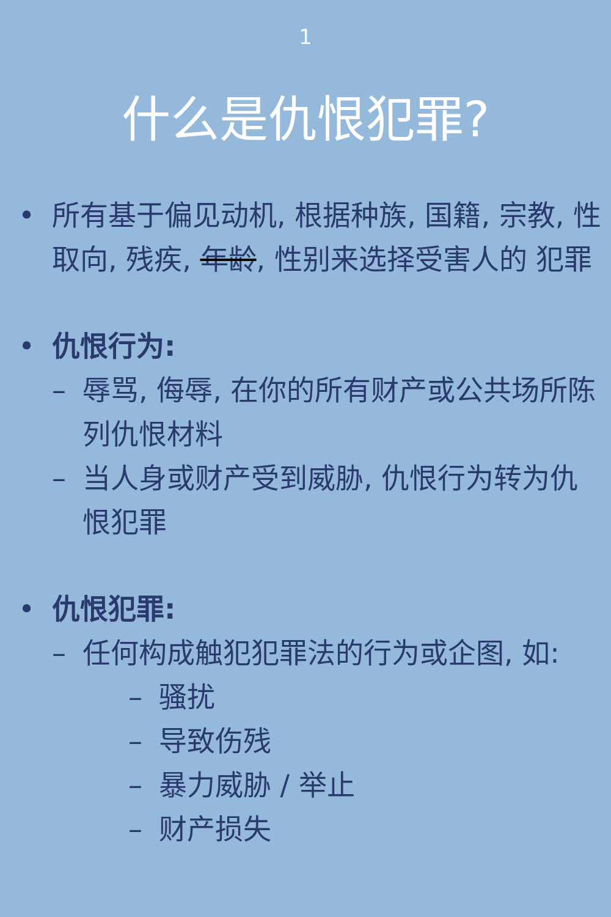1
什么是仇恨犯罪?
• 所有基于偏见动机, 根据种族, 国籍, 宗教, 性取向, 残疾, 年龄, 性别来选择受害人的 犯罪
• 仇恨行为:
– 辱骂, 侮辱, 在你的所有财产或公共场所陈列仇恨材料
– 当人身或财产受到威胁, 仇恨行为转为仇 恨犯罪
• 仇恨犯罪:
– 任何构成触犯犯罪法的行为或企图, 如:
– 骚扰
– 导致伤残
– 暴力威胁 / 举止
– 财产损失